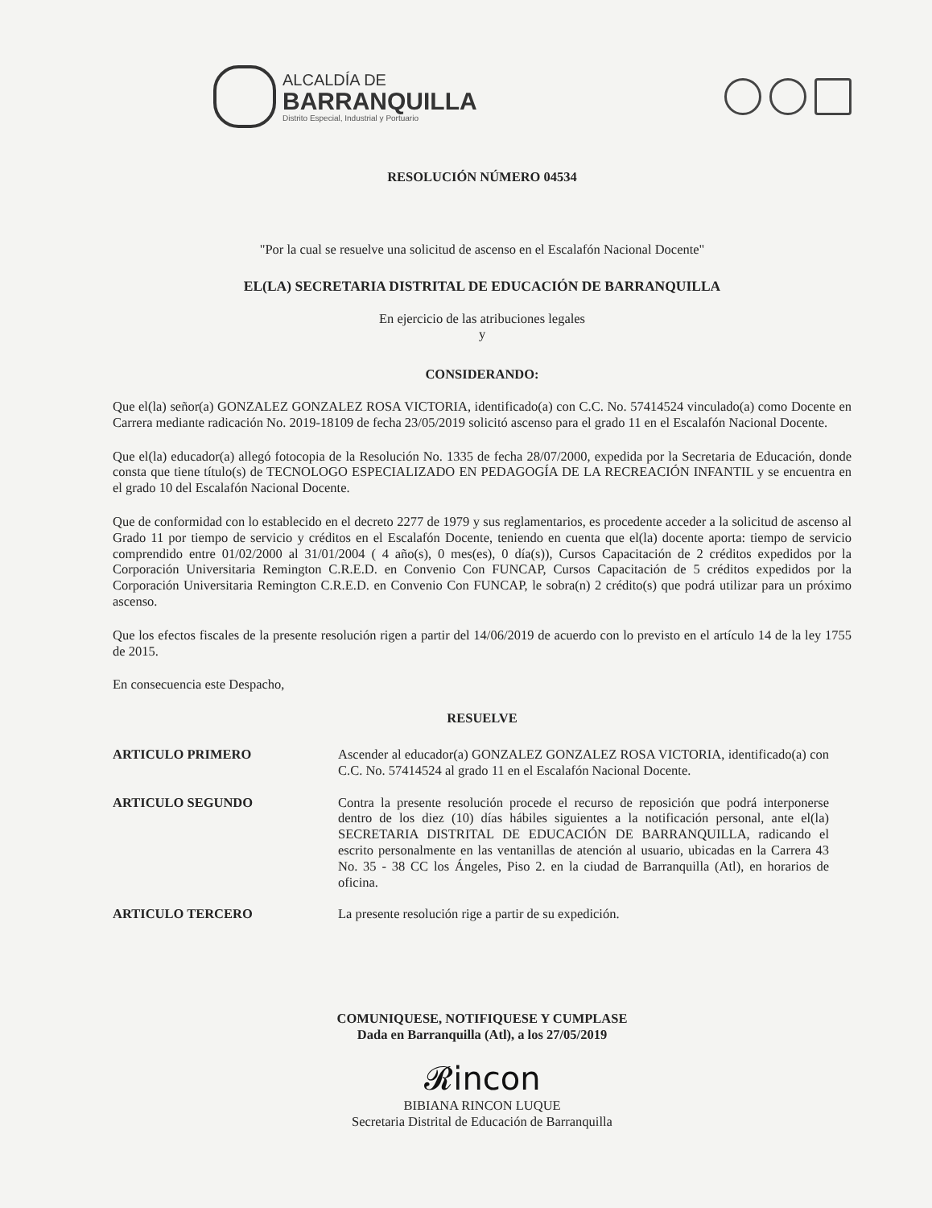ALCALDÍA DE
BARRANQUILLA
Distrito Especial, Industrial y Portuario
RESOLUCIÓN NÚMERO 04534
"Por la cual se resuelve una solicitud de ascenso en el Escalafón Nacional Docente"
EL(LA) SECRETARIA DISTRITAL DE EDUCACIÓN DE BARRANQUILLA
En ejercicio de las atribuciones legales
y
CONSIDERANDO:
Que el(la) señor(a) GONZALEZ GONZALEZ ROSA VICTORIA, identificado(a) con C.C. No. 57414524 vinculado(a) como Docente en Carrera mediante radicación No. 2019-18109 de fecha 23/05/2019 solicitó ascenso para el grado 11 en el Escalafón Nacional Docente.
Que el(la) educador(a) allegó fotocopia de la Resolución No. 1335 de fecha 28/07/2000, expedida por la Secretaria de Educación, donde consta que tiene título(s) de TECNOLOGO ESPECIALIZADO EN PEDAGOGÍA DE LA RECREACIÓN INFANTIL y se encuentra en el grado 10 del Escalafón Nacional Docente.
Que de conformidad con lo establecido en el decreto 2277 de 1979 y sus reglamentarios, es procedente acceder a la solicitud de ascenso al Grado 11 por tiempo de servicio y créditos en el Escalafón Docente, teniendo en cuenta que el(la) docente aporta: tiempo de servicio comprendido entre 01/02/2000 al 31/01/2004 ( 4 año(s), 0 mes(es), 0 día(s)), Cursos Capacitación de 2 créditos expedidos por la Corporación Universitaria Remington C.R.E.D. en Convenio Con FUNCAP, Cursos Capacitación de 5 créditos expedidos por la Corporación Universitaria Remington C.R.E.D. en Convenio Con FUNCAP, le sobra(n) 2 crédito(s) que podrá utilizar para un próximo ascenso.
Que los efectos fiscales de la presente resolución rigen a partir del 14/06/2019 de acuerdo con lo previsto en el artículo 14 de la ley 1755 de 2015.
En consecuencia este Despacho,
RESUELVE
ARTICULO PRIMERO Ascender al educador(a) GONZALEZ GONZALEZ ROSA VICTORIA, identificado(a) con C.C. No. 57414524 al grado 11 en el Escalafón Nacional Docente.
ARTICULO SEGUNDO Contra la presente resolución procede el recurso de reposición que podrá interponerse dentro de los diez (10) días hábiles siguientes a la notificación personal, ante el(la) SECRETARIA DISTRITAL DE EDUCACIÓN DE BARRANQUILLA, radicando el escrito personalmente en las ventanillas de atención al usuario, ubicadas en la Carrera 43 No. 35 - 38 CC los Ángeles, Piso 2. en la ciudad de Barranquilla (Atl), en horarios de oficina.
ARTICULO TERCERO La presente resolución rige a partir de su expedición.
COMUNIQUESE, NOTIFIQUESE Y CUMPLASE
Dada en Barranquilla (Atl), a los 27/05/2019
𝓡incon
BIBIANA RINCON LUQUE
Secretaria Distrital de Educación de Barranquilla